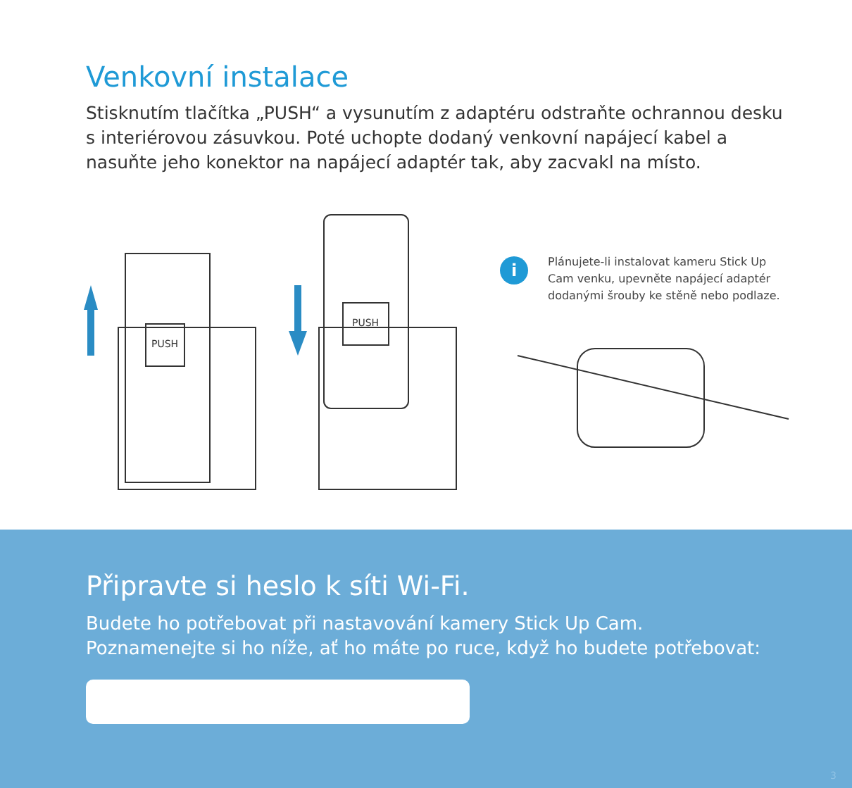Venkovní instalace
Stisknutím tlačítka „PUSH“ a vysunutím z adaptéru odstraňte ochrannou desku s interiérovou zásuvkou. Poté uchopte dodaný venkovní napájecí kabel a nasuňte jeho konektor na napájecí adaptér tak, aby zacvakl na místo.
PUSH
PUSH
i
Plánujete-li instalovat kameru Stick Up Cam venku, upevněte napájecí adaptér dodanými šrouby ke stěně nebo podlaze.
Připravte si heslo k síti Wi-Fi.
Budete ho potřebovat při nastavování kamery Stick Up Cam.
Poznamenejte si ho níže, ať ho máte po ruce, když ho budete potřebovat:
3